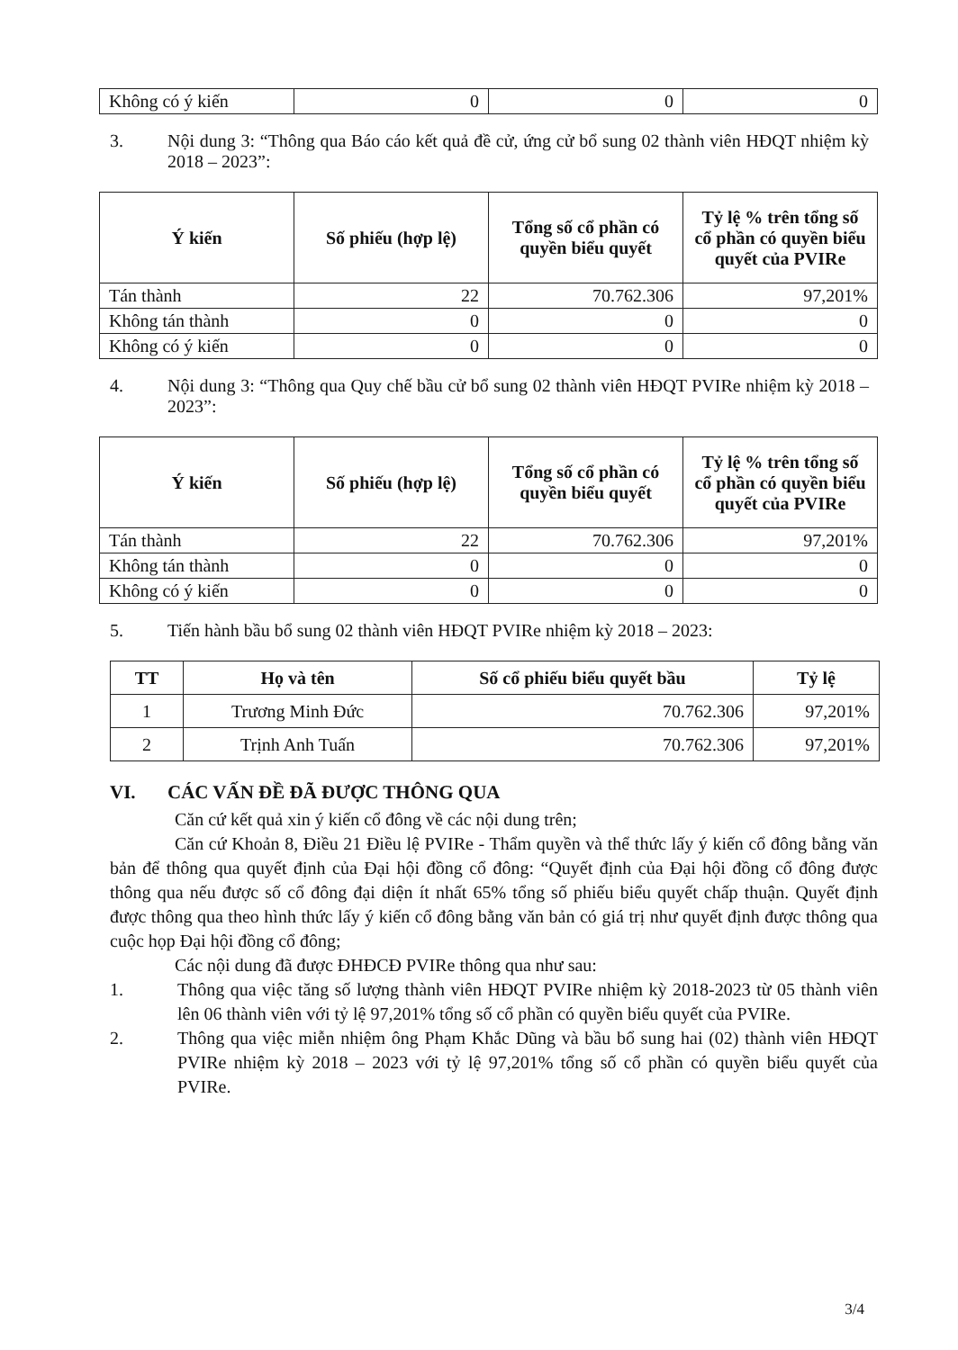| Không có ý kiến | 0 | 0 | 0 |
3. Nội dung 3: “Thông qua Báo cáo kết quả đề cử, ứng cử bổ sung 02 thành viên HĐQT nhiệm kỳ 2018 – 2023”:
| Ý kiến | Số phiếu (hợp lệ) | Tổng số cổ phần có quyền biểu quyết | Tỷ lệ % trên tổng số cổ phần có quyền biểu quyết của PVIRe |
| --- | --- | --- | --- |
| Tán thành | 22 | 70.762.306 | 97,201% |
| Không tán thành | 0 | 0 | 0 |
| Không có ý kiến | 0 | 0 | 0 |
4. Nội dung 3: “Thông qua Quy chế bầu cử bổ sung 02 thành viên HĐQT PVIRe nhiệm kỳ 2018 – 2023”:
| Ý kiến | Số phiếu (hợp lệ) | Tổng số cổ phần có quyền biểu quyết | Tỷ lệ % trên tổng số cổ phần có quyền biểu quyết của PVIRe |
| --- | --- | --- | --- |
| Tán thành | 22 | 70.762.306 | 97,201% |
| Không tán thành | 0 | 0 | 0 |
| Không có ý kiến | 0 | 0 | 0 |
5. Tiến hành bầu bổ sung 02 thành viên HĐQT PVIRe nhiệm kỳ 2018 – 2023:
| TT | Họ và tên | Số cổ phiếu biểu quyết bầu | Tỷ lệ |
| --- | --- | --- | --- |
| 1 | Trương Minh Đức | 70.762.306 | 97,201% |
| 2 | Trịnh Anh Tuấn | 70.762.306 | 97,201% |
VI. CÁC VẤN ĐỀ ĐÃ ĐƯỢC THÔNG QUA
Căn cứ kết quả xin ý kiến cổ đông về các nội dung trên;
Căn cứ Khoản 8, Điều 21 Điều lệ PVIRe - Thẩm quyền và thể thức lấy ý kiến cổ đông bằng văn bản để thông qua quyết định của Đại hội đồng cổ đông: “Quyết định của Đại hội đồng cổ đông được thông qua nếu được số cổ đông đại diện ít nhất 65% tổng số phiếu biểu quyết chấp thuận. Quyết định được thông qua theo hình thức lấy ý kiến cổ đông bằng văn bản có giá trị như quyết định được thông qua cuộc họp Đại hội đồng cổ đông;
Các nội dung đã được ĐHĐCĐ PVIRe thông qua như sau:
1. Thông qua việc tăng số lượng thành viên HĐQT PVIRe nhiệm kỳ 2018-2023 từ 05 thành viên lên 06 thành viên với tỷ lệ 97,201% tổng số cổ phần có quyền biểu quyết của PVIRe.
2. Thông qua việc miễn nhiệm ông Phạm Khắc Dũng và bầu bổ sung hai (02) thành viên HĐQT PVIRe nhiệm kỳ 2018 – 2023 với tỷ lệ 97,201% tổng số cổ phần có quyền biểu quyết của PVIRe.
3/4